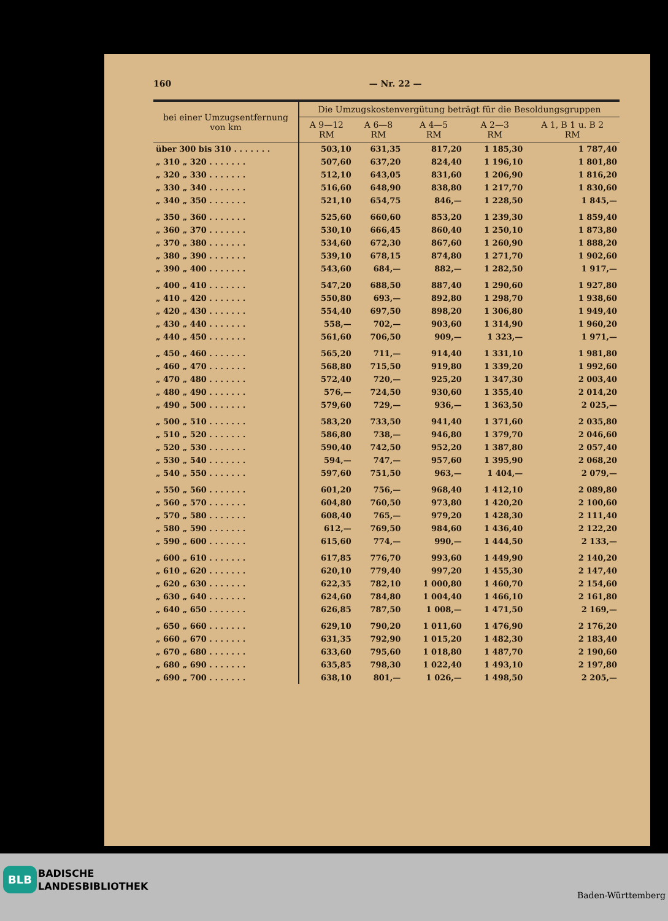160 — Nr. 22 —
| bei einer Umzugsentfernung von km | Die Umzugskostenvergütung beträgt für die Besoldungsgruppen | | | | |
| --- | --- | --- | --- | --- | --- |
| | A 9—12 RM | A 6—8 RM | A 4—5 RM | A 2—3 RM | A 1, B 1 u. B 2 RM |
| über 300 bis 310 . . . . . . . | 503,10 | 631,35 | 817,20 | 1 185,30 | 1 787,40 |
| „ 310 „ 320 . . . . . . . | 507,60 | 637,20 | 824,40 | 1 196,10 | 1 801,80 |
| „ 320 „ 330 . . . . . . . | 512,10 | 643,05 | 831,60 | 1 206,90 | 1 816,20 |
| „ 330 „ 340 . . . . . . . | 516,60 | 648,90 | 838,80 | 1 217,70 | 1 830,60 |
| „ 340 „ 350 . . . . . . . | 521,10 | 654,75 | 846,— | 1 228,50 | 1 845,— |
| „ 350 „ 360 . . . . . . . | 525,60 | 660,60 | 853,20 | 1 239,30 | 1 859,40 |
| „ 360 „ 370 . . . . . . . | 530,10 | 666,45 | 860,40 | 1 250,10 | 1 873,80 |
| „ 370 „ 380 . . . . . . . | 534,60 | 672,30 | 867,60 | 1 260,90 | 1 888,20 |
| „ 380 „ 390 . . . . . . . | 539,10 | 678,15 | 874,80 | 1 271,70 | 1 902,60 |
| „ 390 „ 400 . . . . . . . | 543,60 | 684,— | 882,— | 1 282,50 | 1 917,— |
| „ 400 „ 410 . . . . . . . | 547,20 | 688,50 | 887,40 | 1 290,60 | 1 927,80 |
| „ 410 „ 420 . . . . . . . | 550,80 | 693,— | 892,80 | 1 298,70 | 1 938,60 |
| „ 420 „ 430 . . . . . . . | 554,40 | 697,50 | 898,20 | 1 306,80 | 1 949,40 |
| „ 430 „ 440 . . . . . . . | 558,— | 702,— | 903,60 | 1 314,90 | 1 960,20 |
| „ 440 „ 450 . . . . . . . | 561,60 | 706,50 | 909,— | 1 323,— | 1 971,— |
| „ 450 „ 460 . . . . . . . | 565,20 | 711,— | 914,40 | 1 331,10 | 1 981,80 |
| „ 460 „ 470 . . . . . . . | 568,80 | 715,50 | 919,80 | 1 339,20 | 1 992,60 |
| „ 470 „ 480 . . . . . . . | 572,40 | 720,— | 925,20 | 1 347,30 | 2 003,40 |
| „ 480 „ 490 . . . . . . . | 576,— | 724,50 | 930,60 | 1 355,40 | 2 014,20 |
| „ 490 „ 500 . . . . . . . | 579,60 | 729,— | 936,— | 1 363,50 | 2 025,— |
| „ 500 „ 510 . . . . . . . | 583,20 | 733,50 | 941,40 | 1 371,60 | 2 035,80 |
| „ 510 „ 520 . . . . . . . | 586,80 | 738,— | 946,80 | 1 379,70 | 2 046,60 |
| „ 520 „ 530 . . . . . . . | 590,40 | 742,50 | 952,20 | 1 387,80 | 2 057,40 |
| „ 530 „ 540 . . . . . . . | 594,— | 747,— | 957,60 | 1 395,90 | 2 068,20 |
| „ 540 „ 550 . . . . . . . | 597,60 | 751,50 | 963,— | 1 404,— | 2 079,— |
| „ 550 „ 560 . . . . . . . | 601,20 | 756,— | 968,40 | 1 412,10 | 2 089,80 |
| „ 560 „ 570 . . . . . . . | 604,80 | 760,50 | 973,80 | 1 420,20 | 2 100,60 |
| „ 570 „ 580 . . . . . . . | 608,40 | 765,— | 979,20 | 1 428,30 | 2 111,40 |
| „ 580 „ 590 . . . . . . . | 612,— | 769,50 | 984,60 | 1 436,40 | 2 122,20 |
| „ 590 „ 600 . . . . . . . | 615,60 | 774,— | 990,— | 1 444,50 | 2 133,— |
| „ 600 „ 610 . . . . . . . | 617,85 | 776,70 | 993,60 | 1 449,90 | 2 140,20 |
| „ 610 „ 620 . . . . . . . | 620,10 | 779,40 | 997,20 | 1 455,30 | 2 147,40 |
| „ 620 „ 630 . . . . . . . | 622,35 | 782,10 | 1 000,80 | 1 460,70 | 2 154,60 |
| „ 630 „ 640 . . . . . . . | 624,60 | 784,80 | 1 004,40 | 1 466,10 | 2 161,80 |
| „ 640 „ 650 . . . . . . . | 626,85 | 787,50 | 1 008,— | 1 471,50 | 2 169,— |
| „ 650 „ 660 . . . . . . . | 629,10 | 790,20 | 1 011,60 | 1 476,90 | 2 176,20 |
| „ 660 „ 670 . . . . . . . | 631,35 | 792,90 | 1 015,20 | 1 482,30 | 2 183,40 |
| „ 670 „ 680 . . . . . . . | 633,60 | 795,60 | 1 018,80 | 1 487,70 | 2 190,60 |
| „ 680 „ 690 . . . . . . . | 635,85 | 798,30 | 1 022,40 | 1 493,10 | 2 197,80 |
| „ 690 „ 700 . . . . . . . | 638,10 | 801,— | 1 026,— | 1 498,50 | 2 205,— |
BLB
BADISCHE
LANDESBIBLIOTHEK
Baden-Württemberg